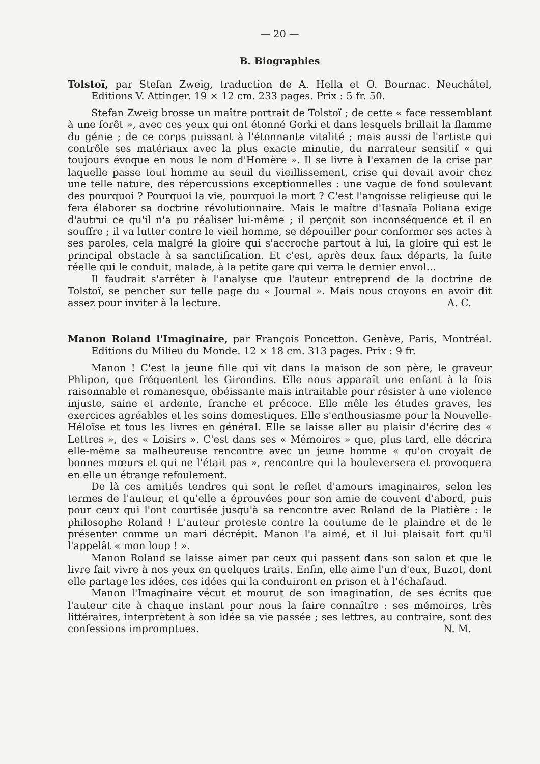— 20 —
B. Biographies
Tolstoï, par Stefan Zweig, traduction de A. Hella et O. Bournac. Neuchâtel, Editions V. Attinger. 19 × 12 cm. 233 pages. Prix : 5 fr. 50.
Stefan Zweig brosse un maître portrait de Tolstoï ; de cette « face ressemblant à une forêt », avec ces yeux qui ont étonné Gorki et dans lesquels brillait la flamme du génie ; de ce corps puissant à l'étonnante vitalité ; mais aussi de l'artiste qui contrôle ses matériaux avec la plus exacte minutie, du narrateur sensitif « qui toujours évoque en nous le nom d'Homère ». Il se livre à l'examen de la crise par laquelle passe tout homme au seuil du vieillissement, crise qui devait avoir chez une telle nature, des répercussions exceptionnelles : une vague de fond soulevant des pourquoi ? Pourquoi la vie, pourquoi la mort ? C'est l'angoisse religieuse qui le fera élaborer sa doctrine révolutionnaire. Mais le maître d'Iasnaïa Poliana exige d'autrui ce qu'il n'a pu réaliser lui-même ; il perçoit son inconséquence et il en souffre ; il va lutter contre le vieil homme, se dépouiller pour conformer ses actes à ses paroles, cela malgré la gloire qui s'accroche partout à lui, la gloire qui est le principal obstacle à sa sanctification. Et c'est, après deux faux départs, la fuite réelle qui le conduit, malade, à la petite gare qui verra le dernier envol...
Il faudrait s'arrêter à l'analyse que l'auteur entreprend de la doctrine de Tolstoï, se pencher sur telle page du « Journal ». Mais nous croyons en avoir dit assez pour inviter à la lecture. A. C.
Manon Roland l'Imaginaire, par François Poncetton. Genève, Paris, Montréal. Editions du Milieu du Monde. 12 × 18 cm. 313 pages. Prix : 9 fr.
Manon ! C'est la jeune fille qui vit dans la maison de son père, le graveur Phlipon, que fréquentent les Girondins. Elle nous apparaît une enfant à la fois raisonnable et romanesque, obéissante mais intraitable pour résister à une violence injuste, saine et ardente, franche et précoce. Elle mêle les études graves, les exercices agréables et les soins domestiques. Elle s'enthousiasme pour la Nouvelle-Héloïse et tous les livres en général. Elle se laisse aller au plaisir d'écrire des « Lettres », des « Loisirs ». C'est dans ses « Mémoires » que, plus tard, elle décrira elle-même sa malheureuse rencontre avec un jeune homme « qu'on croyait de bonnes mœurs et qui ne l'était pas », rencontre qui la bouleversera et provoquera en elle un étrange refoulement.
De là ces amitiés tendres qui sont le reflet d'amours imaginaires, selon les termes de l'auteur, et qu'elle a éprouvées pour son amie de couvent d'abord, puis pour ceux qui l'ont courtisée jusqu'à sa rencontre avec Roland de la Platière : le philosophe Roland ! L'auteur proteste contre la coutume de le plaindre et de le présenter comme un mari décrépit. Manon l'a aimé, et il lui plaisait fort qu'il l'appelât « mon loup ! ».
Manon Roland se laisse aimer par ceux qui passent dans son salon et que le livre fait vivre à nos yeux en quelques traits. Enfin, elle aime l'un d'eux, Buzot, dont elle partage les idées, ces idées qui la conduiront en prison et à l'échafaud.
Manon l'Imaginaire vécut et mourut de son imagination, de ses écrits que l'auteur cite à chaque instant pour nous la faire connaître : ses mémoires, très littéraires, interprètent à son idée sa vie passée ; ses lettres, au contraire, sont des confessions impromptues. N. M.